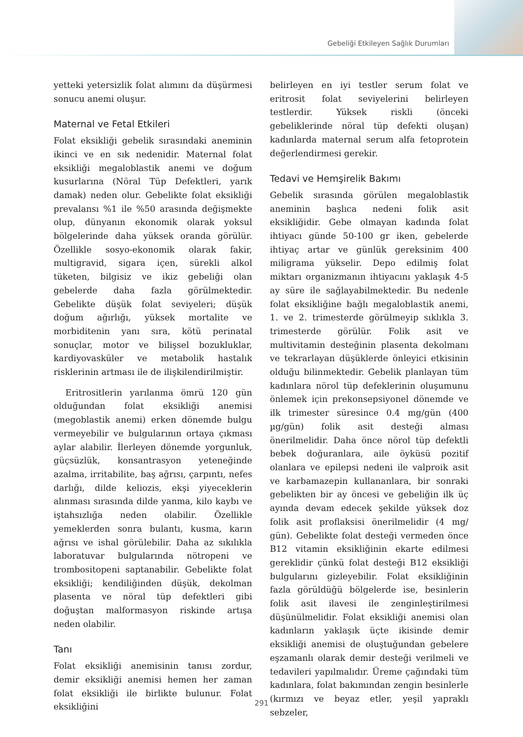Gebeliği Etkileyen Sağlık Durumları
yetteki yetersizlik folat alımını da düşürmesi sonucu anemi oluşur.
Maternal ve Fetal Etkileri
Folat eksikliği gebelik sırasındaki aneminin ikinci ve en sık nedenidir. Maternal folat eksikliği megaloblastik anemi ve doğum kusurlarına (Nöral Tüp Defektleri, yarık damak) neden olur. Gebelikte folat eksikliği prevalansı %1 ile %50 arasında değişmekte olup, dünyanın ekonomik olarak yoksul bölgelerinde daha yüksek oranda görülür. Özellikle sosyo-ekonomik olarak fakir, multigravid, sigara içen, sürekli alkol tüketen, bilgisiz ve ikiz gebeliği olan gebelerde daha fazla görülmektedir. Gebelikte düşük folat seviyeleri; düşük doğum ağırlığı, yüksek mortalite ve morbiditenin yanı sıra, kötü perinatal sonuçlar, motor ve bilişsel bozukluklar, kardiyovasküler ve metabolik hastalık risklerinin artması ile de ilişkilendirilmiştir.
Eritrositlerin yarılanma ömrü 120 gün olduğundan folat eksikliği anemisi (megoblastik anemi) erken dönemde bulgu vermeyebilir ve bulgularının ortaya çıkması aylar alabilir. İlerleyen dönemde yorgunluk, güçsüzlük, konsantrasyon yeteneğinde azalma, irritabilite, baş ağrısı, çarpıntı, nefes darlığı, dilde keliozis, ekşi yiyeceklerin alınması sırasında dilde yanma, kilo kaybı ve iştahsızlığa neden olabilir. Özellikle yemeklerden sonra bulantı, kusma, karın ağrısı ve ishal görülebilir. Daha az sıkılıkla laboratuvar bulgularında nötropeni ve trombositopeni saptanabilir. Gebelikte folat eksikliği; kendiliğinden düşük, dekolman plasenta ve nöral tüp defektleri gibi doğuştan malformasyon riskinde artışa neden olabilir.
Tanı
Folat eksikliği anemisinin tanısı zordur, demir eksikliği anemisi hemen her zaman folat eksikliği ile birlikte bulunur. Folat eksikliğini
belirleyen en iyi testler serum folat ve eritrosit folat seviyelerini belirleyen testlerdir. Yüksek riskli (önceki gebeliklerinde nöral tüp defekti oluşan) kadınlarda maternal serum alfa fetoprotein değerlendirmesi gerekir.
Tedavi ve Hemşirelik Bakımı
Gebelik sırasında görülen megaloblastik aneminin başlıca nedeni folik asit eksikliğidir. Gebe olmayan kadında folat ihtiyacı günde 50-100 gr iken, gebelerde ihtiyaç artar ve günlük gereksinim 400 miligrama yükselir. Depo edilmiş folat miktarı organizmanın ihtiyacını yaklaşık 4-5 ay süre ile sağlayabilmektedir. Bu nedenle folat eksikliğine bağlı megaloblastik anemi, 1. ve 2. trimesterde görülmeyip sıklıkla 3. trimesterde görülür. Folik asit ve multivitamin desteğinin plasenta dekolmanı ve tekrarlayan düşüklerde önleyici etkisinin olduğu bilinmektedir. Gebelik planlayan tüm kadınlara nörol tüp defeklerinin oluşumunu önlemek için prekonsepsiyonel dönemde ve ilk trimester süresince 0.4 mg/gün (400 µg/gün) folik asit desteği alması önerilmelidir. Daha önce nörol tüp defektli bebek doğuranlara, aile öyküsü pozitif olanlara ve epilepsi nedeni ile valproik asit ve karbamazepin kullananlara, bir sonraki gebelikten bir ay öncesi ve gebeliğin ilk üç ayında devam edecek şekilde yüksek doz folik asit proflaksisi önerilmelidir (4 mg/ gün). Gebelikte folat desteği vermeden önce B12 vitamin eksikliğinin ekarte edilmesi gereklidir çünkü folat desteği B12 eksikliği bulgularını gizleyebilir. Folat eksikliğinin fazla görüldüğü bölgelerde ise, besinlerin folik asit ilavesi ile zenginleştirilmesi düşünülmelidir. Folat eksikliği anemisi olan kadınların yaklaşık üçte ikisinde demir eksikliği anemisi de oluştuğundan gebelere eşzamanlı olarak demir desteği verilmeli ve tedavileri yapılmalıdır. Üreme çağındaki tüm kadınlara, folat bakımından zengin besinlerle (kırmızı ve beyaz etler, yeşil yapraklı sebzeler,
291